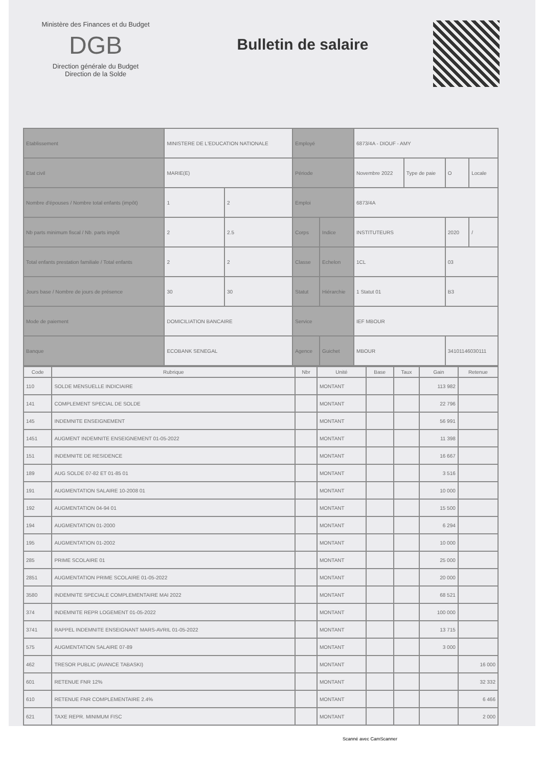Ministère des Finances et du Budget
DGB
Direction générale du Budget
Direction de la Solde
Bulletin de salaire
| Etablissement | MINISTERE DE L'EDUCATION NATIONALE | | Employé | | 6873/4A - DIOUF - AMY | | | |
| Etat civil | MARIE(E) | | Période | | Novembre 2022 | Type de paie | O | Locale |
| Nombre d'épouses / Nombre total enfants (impôt) | 1 | 2 | Emploi | | 6873/4A | | | |
| Nb parts minimum fiscal / Nb. parts impôt | 2 | 2.5 | Corps | Indice | INSTITUTEURS | | 2020 | / |
| Total enfants prestation familiale / Total enfants | 2 | 2 | Classe | Echelon | 1CL | | 03 | |
| Jours base / Nombre de jours de présence | 30 | 30 | Statut | Hiérarchie | 1 Statut 01 | | B3 | |
| Mode de paiement | DOMICILIATION BANCAIRE | | Service | | IEF MBOUR | | | |
| Banque | ECOBANK SENEGAL | | Agence | Guichet | MBOUR | | 34101146030111 | |
| Code | Rubrique | Nbr | Unité | Base | Taux | Gain | Retenue |
| --- | --- | --- | --- | --- | --- | --- | --- |
| 110 | SOLDE MENSUELLE INDICIAIRE | | MONTANT | | | 113 982 | |
| 141 | COMPLEMENT SPECIAL DE SOLDE | | MONTANT | | | 22 796 | |
| 145 | INDEMNITE ENSEIGNEMENT | | MONTANT | | | 56 991 | |
| 1451 | AUGMENT INDEMNITE ENSEIGNEMENT 01-05-2022 | | MONTANT | | | 11 398 | |
| 151 | INDEMNITE DE RESIDENCE | | MONTANT | | | 16 667 | |
| 189 | AUG SOLDE 07-82 ET 01-85 01 | | MONTANT | | | 3 516 | |
| 191 | AUGMENTATION SALAIRE 10-2008 01 | | MONTANT | | | 10 000 | |
| 192 | AUGMENTATION 04-94 01 | | MONTANT | | | 15 500 | |
| 194 | AUGMENTATION 01-2000 | | MONTANT | | | 6 294 | |
| 195 | AUGMENTATION 01-2002 | | MONTANT | | | 10 000 | |
| 285 | PRIME SCOLAIRE 01 | | MONTANT | | | 25 000 | |
| 2851 | AUGMENTATION PRIME SCOLAIRE 01-05-2022 | | MONTANT | | | 20 000 | |
| 3580 | INDEMNITE SPECIALE COMPLEMENTAIRE MAI 2022 | | MONTANT | | | 68 521 | |
| 374 | INDEMNITE REPR LOGEMENT 01-05-2022 | | MONTANT | | | 100 000 | |
| 3741 | RAPPEL INDEMNITE ENSEIGNANT MARS-AVRIL 01-05-2022 | | MONTANT | | | 13 715 | |
| 575 | AUGMENTATION SALAIRE 07-89 | | MONTANT | | | 3 000 | |
| 462 | TRESOR PUBLIC (AVANCE TABASKI) | | MONTANT | | | | 16 000 |
| 601 | RETENUE FNR 12% | | MONTANT | | | | 32 332 |
| 610 | RETENUE FNR COMPLEMENTAIRE 2.4% | | MONTANT | | | | 6 466 |
| 621 | TAXE REPR. MINIMUM FISC | | MONTANT | | | | 2 000 |
Scanné avec CamScanner